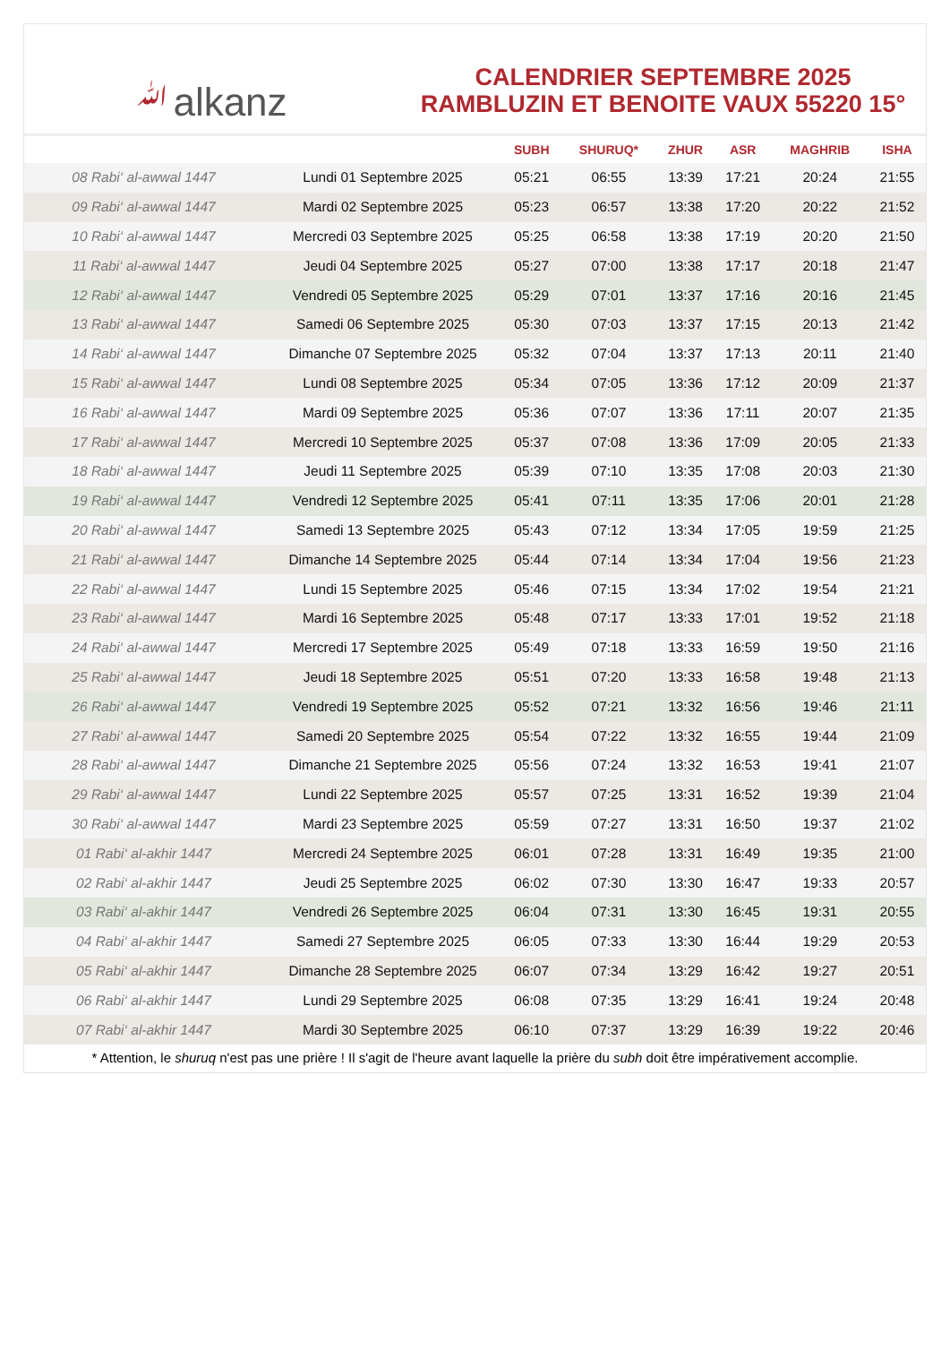ﷲalkanz
CALENDRIER SEPTEMBRE 2025
RAMBLUZIN ET BENOITE VAUX 55220 15°
| | | SUBH | SHURUQ* | ZHUR | ASR | MAGHRIB | ISHA |
| --- | --- | --- | --- | --- | --- | --- | --- |
| 08 Rabi‘ al-awwal 1447 | Lundi 01 Septembre 2025 | 05:21 | 06:55 | 13:39 | 17:21 | 20:24 | 21:55 |
| 09 Rabi‘ al-awwal 1447 | Mardi 02 Septembre 2025 | 05:23 | 06:57 | 13:38 | 17:20 | 20:22 | 21:52 |
| 10 Rabi‘ al-awwal 1447 | Mercredi 03 Septembre 2025 | 05:25 | 06:58 | 13:38 | 17:19 | 20:20 | 21:50 |
| 11 Rabi‘ al-awwal 1447 | Jeudi 04 Septembre 2025 | 05:27 | 07:00 | 13:38 | 17:17 | 20:18 | 21:47 |
| 12 Rabi‘ al-awwal 1447 | Vendredi 05 Septembre 2025 | 05:29 | 07:01 | 13:37 | 17:16 | 20:16 | 21:45 |
| 13 Rabi‘ al-awwal 1447 | Samedi 06 Septembre 2025 | 05:30 | 07:03 | 13:37 | 17:15 | 20:13 | 21:42 |
| 14 Rabi‘ al-awwal 1447 | Dimanche 07 Septembre 2025 | 05:32 | 07:04 | 13:37 | 17:13 | 20:11 | 21:40 |
| 15 Rabi‘ al-awwal 1447 | Lundi 08 Septembre 2025 | 05:34 | 07:05 | 13:36 | 17:12 | 20:09 | 21:37 |
| 16 Rabi‘ al-awwal 1447 | Mardi 09 Septembre 2025 | 05:36 | 07:07 | 13:36 | 17:11 | 20:07 | 21:35 |
| 17 Rabi‘ al-awwal 1447 | Mercredi 10 Septembre 2025 | 05:37 | 07:08 | 13:36 | 17:09 | 20:05 | 21:33 |
| 18 Rabi‘ al-awwal 1447 | Jeudi 11 Septembre 2025 | 05:39 | 07:10 | 13:35 | 17:08 | 20:03 | 21:30 |
| 19 Rabi‘ al-awwal 1447 | Vendredi 12 Septembre 2025 | 05:41 | 07:11 | 13:35 | 17:06 | 20:01 | 21:28 |
| 20 Rabi‘ al-awwal 1447 | Samedi 13 Septembre 2025 | 05:43 | 07:12 | 13:34 | 17:05 | 19:59 | 21:25 |
| 21 Rabi‘ al-awwal 1447 | Dimanche 14 Septembre 2025 | 05:44 | 07:14 | 13:34 | 17:04 | 19:56 | 21:23 |
| 22 Rabi‘ al-awwal 1447 | Lundi 15 Septembre 2025 | 05:46 | 07:15 | 13:34 | 17:02 | 19:54 | 21:21 |
| 23 Rabi‘ al-awwal 1447 | Mardi 16 Septembre 2025 | 05:48 | 07:17 | 13:33 | 17:01 | 19:52 | 21:18 |
| 24 Rabi‘ al-awwal 1447 | Mercredi 17 Septembre 2025 | 05:49 | 07:18 | 13:33 | 16:59 | 19:50 | 21:16 |
| 25 Rabi‘ al-awwal 1447 | Jeudi 18 Septembre 2025 | 05:51 | 07:20 | 13:33 | 16:58 | 19:48 | 21:13 |
| 26 Rabi‘ al-awwal 1447 | Vendredi 19 Septembre 2025 | 05:52 | 07:21 | 13:32 | 16:56 | 19:46 | 21:11 |
| 27 Rabi‘ al-awwal 1447 | Samedi 20 Septembre 2025 | 05:54 | 07:22 | 13:32 | 16:55 | 19:44 | 21:09 |
| 28 Rabi‘ al-awwal 1447 | Dimanche 21 Septembre 2025 | 05:56 | 07:24 | 13:32 | 16:53 | 19:41 | 21:07 |
| 29 Rabi‘ al-awwal 1447 | Lundi 22 Septembre 2025 | 05:57 | 07:25 | 13:31 | 16:52 | 19:39 | 21:04 |
| 30 Rabi‘ al-awwal 1447 | Mardi 23 Septembre 2025 | 05:59 | 07:27 | 13:31 | 16:50 | 19:37 | 21:02 |
| 01 Rabi‘ al-akhir 1447 | Mercredi 24 Septembre 2025 | 06:01 | 07:28 | 13:31 | 16:49 | 19:35 | 21:00 |
| 02 Rabi‘ al-akhir 1447 | Jeudi 25 Septembre 2025 | 06:02 | 07:30 | 13:30 | 16:47 | 19:33 | 20:57 |
| 03 Rabi‘ al-akhir 1447 | Vendredi 26 Septembre 2025 | 06:04 | 07:31 | 13:30 | 16:45 | 19:31 | 20:55 |
| 04 Rabi‘ al-akhir 1447 | Samedi 27 Septembre 2025 | 06:05 | 07:33 | 13:30 | 16:44 | 19:29 | 20:53 |
| 05 Rabi‘ al-akhir 1447 | Dimanche 28 Septembre 2025 | 06:07 | 07:34 | 13:29 | 16:42 | 19:27 | 20:51 |
| 06 Rabi‘ al-akhir 1447 | Lundi 29 Septembre 2025 | 06:08 | 07:35 | 13:29 | 16:41 | 19:24 | 20:48 |
| 07 Rabi‘ al-akhir 1447 | Mardi 30 Septembre 2025 | 06:10 | 07:37 | 13:29 | 16:39 | 19:22 | 20:46 |
* Attention, le shuruq n'est pas une prière ! Il s'agit de l'heure avant laquelle la prière du subh doit être impérativement accomplie.